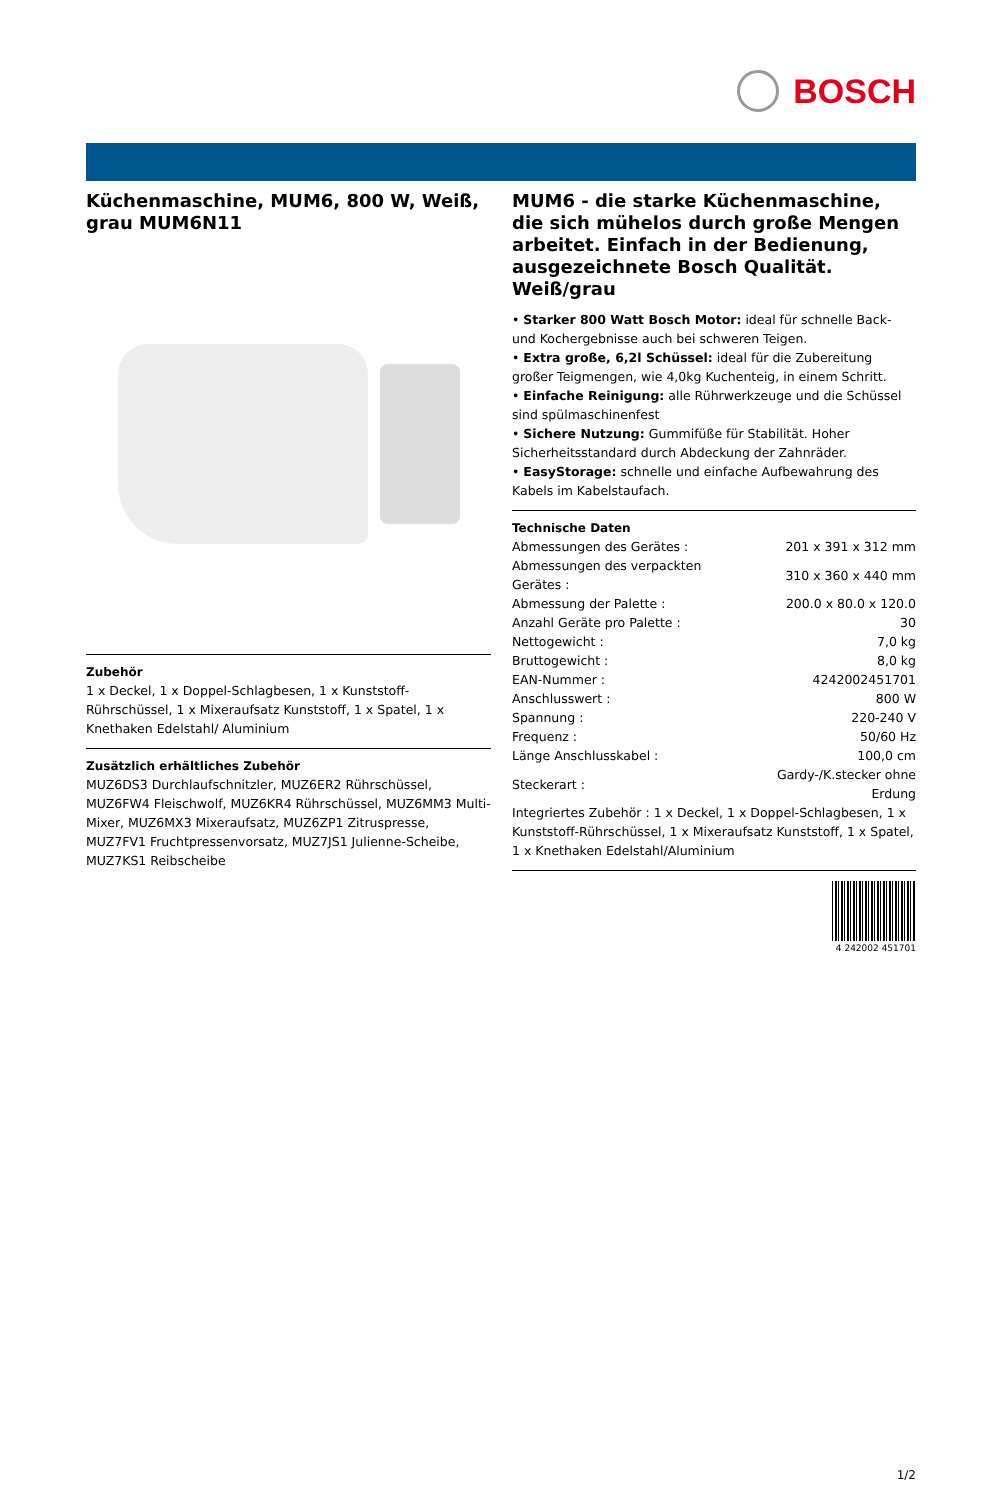BOSCH
Küchenmaschine, MUM6, 800 W, Weiß, grau MUM6N11
Zubehör
1 x Deckel, 1 x Doppel-Schlagbesen, 1 x Kunststoff-Rührschüssel, 1 x Mixeraufsatz Kunststoff, 1 x Spatel, 1 x Knethaken Edelstahl/ Aluminium
Zusätzlich erhältliches Zubehör
MUZ6DS3 Durchlaufschnitzler, MUZ6ER2 Rührschüssel, MUZ6FW4 Fleischwolf, MUZ6KR4 Rührschüssel, MUZ6MM3 Multi-Mixer, MUZ6MX3 Mixeraufsatz, MUZ6ZP1 Zitruspresse, MUZ7FV1 Fruchtpressenvorsatz, MUZ7JS1 Julienne-Scheibe, MUZ7KS1 Reibscheibe
MUM6 - die starke Küchenmaschine, die sich mühelos durch große Mengen arbeitet. Einfach in der Bedienung, ausgezeichnete Bosch Qualität. Weiß/grau
• Starker 800 Watt Bosch Motor: ideal für schnelle Back- und Kochergebnisse auch bei schweren Teigen.
• Extra große, 6,2l Schüssel: ideal für die Zubereitung großer Teigmengen, wie 4,0kg Kuchenteig, in einem Schritt.
• Einfache Reinigung: alle Rührwerkzeuge und die Schüssel sind spülmaschinenfest
• Sichere Nutzung: Gummifüße für Stabilität. Hoher Sicherheitsstandard durch Abdeckung der Zahnräder.
• EasyStorage: schnelle und einfache Aufbewahrung des Kabels im Kabelstaufach.
Technische Daten
| Abmessungen des Gerätes : | 201 x 391 x 312 mm |
| Abmessungen des verpackten Gerätes : | 310 x 360 x 440 mm |
| Abmessung der Palette : | 200.0 x 80.0 x 120.0 |
| Anzahl Geräte pro Palette : | 30 |
| Nettogewicht : | 7,0 kg |
| Bruttogewicht : | 8,0 kg |
| EAN-Nummer : | 4242002451701 |
| Anschlusswert : | 800 W |
| Spannung : | 220-240 V |
| Frequenz : | 50/60 Hz |
| Länge Anschlusskabel : | 100,0 cm |
| Steckerart : | Gardy-/K.stecker ohne Erdung |
| Integriertes Zubehör : 1 x Deckel, 1 x Doppel-Schlagbesen, 1 x Kunststoff-Rührschüssel, 1 x Mixeraufsatz Kunststoff, 1 x Spatel, 1 x Knethaken Edelstahl/Aluminium | |
4 242002 451701
1/2